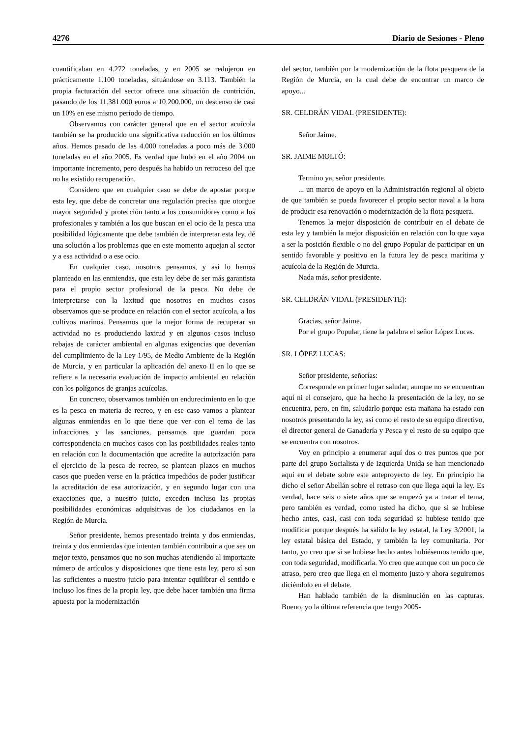4276 Diario de Sesiones - Pleno
cuantificaban en 4.272 toneladas, y en 2005 se redujeron en prácticamente 1.100 toneladas, situándose en 3.113. También la propia facturación del sector ofrece una situación de contrición, pasando de los 11.381.000 euros a 10.200.000, un descenso de casi un 10% en ese mismo período de tiempo.
Observamos con carácter general que en el sector acuícola también se ha producido una significativa reducción en los últimos años. Hemos pasado de las 4.000 toneladas a poco más de 3.000 toneladas en el año 2005. Es verdad que hubo en el año 2004 un importante incremento, pero después ha habido un retroceso del que no ha existido recuperación.
Considero que en cualquier caso se debe de apostar porque esta ley, que debe de concretar una regulación precisa que otorgue mayor seguridad y protección tanto a los consumidores como a los profesionales y también a los que buscan en el ocio de la pesca una posibilidad lógicamente que debe también de interpretar esta ley, dé una solución a los problemas que en este momento aquejan al sector y a esa actividad o a ese ocio.
En cualquier caso, nosotros pensamos, y así lo hemos planteado en las enmiendas, que esta ley debe de ser más garantista para el propio sector profesional de la pesca. No debe de interpretarse con la laxitud que nosotros en muchos casos observamos que se produce en relación con el sector acuícola, a los cultivos marinos. Pensamos que la mejor forma de recuperar su actividad no es produciendo laxitud y en algunos casos incluso rebajas de carácter ambiental en algunas exigencias que devenían del cumplimiento de la Ley 1/95, de Medio Ambiente de la Región de Murcia, y en particular la aplicación del anexo II en lo que se refiere a la necesaria evaluación de impacto ambiental en relación con los polígonos de granjas acuícolas.
En concreto, observamos también un endurecimiento en lo que es la pesca en materia de recreo, y en ese caso vamos a plantear algunas enmiendas en lo que tiene que ver con el tema de las infracciones y las sanciones, pensamos que guardan poca correspondencia en muchos casos con las posibilidades reales tanto en relación con la documentación que acredite la autorización para el ejercicio de la pesca de recreo, se plantean plazos en muchos casos que pueden verse en la práctica impedidos de poder justificar la acreditación de esa autorización, y en segundo lugar con una exacciones que, a nuestro juicio, exceden incluso las propias posibilidades económicas adquisitivas de los ciudadanos en la Región de Murcia.
Señor presidente, hemos presentado treinta y dos enmiendas, treinta y dos enmiendas que intentan también contribuir a que sea un mejor texto, pensamos que no son muchas atendiendo al importante número de artículos y disposiciones que tiene esta ley, pero sí son las suficientes a nuestro juicio para intentar equilibrar el sentido e incluso los fines de la propia ley, que debe hacer también una firma apuesta por la modernización
del sector, también por la modernización de la flota pesquera de la Región de Murcia, en la cual debe de encontrar un marco de apoyo...
SR. CELDRÁN VIDAL (PRESIDENTE):
Señor Jaime.
SR. JAIME MOLTÓ:
Termino ya, señor presidente.
... un marco de apoyo en la Administración regional al objeto de que también se pueda favorecer el propio sector naval a la hora de producir esa renovación o modernización de la flota pesquera.
Tenemos la mejor disposición de contribuir en el debate de esta ley y también la mejor disposición en relación con lo que vaya a ser la posición flexible o no del grupo Popular de participar en un sentido favorable y positivo en la futura ley de pesca marítima y acuícola de la Región de Murcia.
Nada más, señor presidente.
SR. CELDRÁN VIDAL (PRESIDENTE):
Gracias, señor Jaime.
Por el grupo Popular, tiene la palabra el señor López Lucas.
SR. LÓPEZ LUCAS:
Señor presidente, señorías:
Corresponde en primer lugar saludar, aunque no se encuentran aquí ni el consejero, que ha hecho la presentación de la ley, no se encuentra, pero, en fin, saludarlo porque esta mañana ha estado con nosotros presentando la ley, así como el resto de su equipo directivo, el director general de Ganadería y Pesca y el resto de su equipo que se encuentra con nosotros.
Voy en principio a enumerar aquí dos o tres puntos que por parte del grupo Socialista y de Izquierda Unida se han mencionado aquí en el debate sobre este anteproyecto de ley. En principio ha dicho el señor Abellán sobre el retraso con que llega aquí la ley. Es verdad, hace seis o siete años que se empezó ya a tratar el tema, pero también es verdad, como usted ha dicho, que si se hubiese hecho antes, casi, casi con toda seguridad se hubiese tenido que modificar porque después ha salido la ley estatal, la Ley 3/2001, la ley estatal básica del Estado, y también la ley comunitaria. Por tanto, yo creo que si se hubiese hecho antes hubiésemos tenido que, con toda seguridad, modificarla. Yo creo que aunque con un poco de atraso, pero creo que llega en el momento justo y ahora seguiremos diciéndolo en el debate.
Han hablado también de la disminución en las capturas. Bueno, yo la última referencia que tengo 2005-